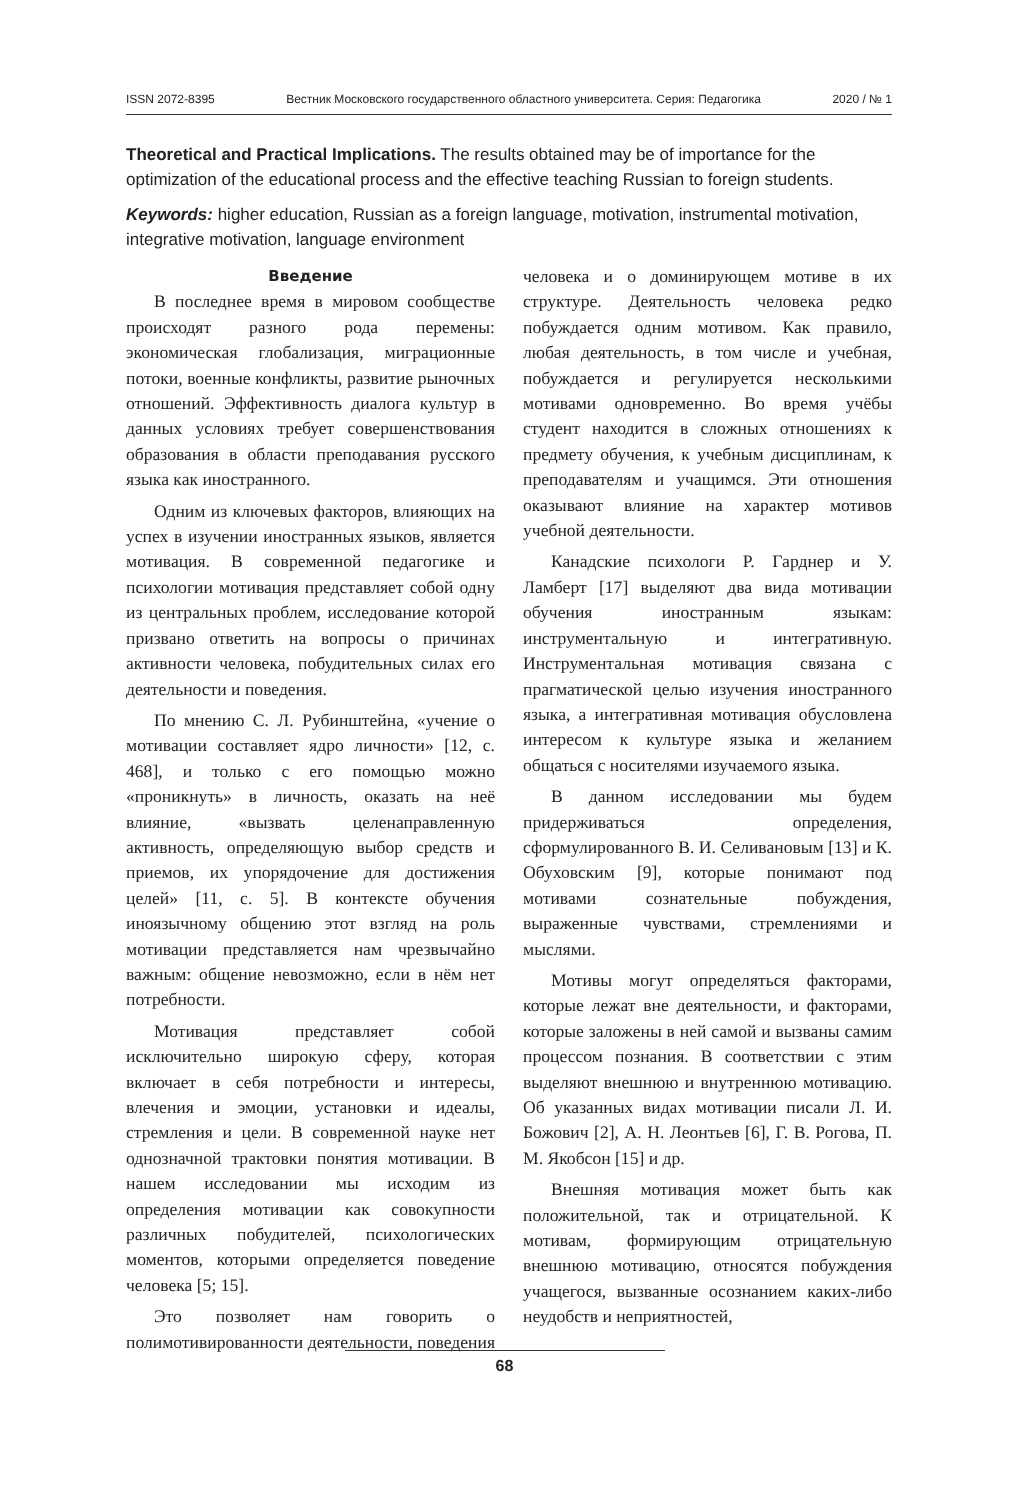ISSN 2072-8395 Вестник Московского государственного областного университета. Серия: Педагогика 2020 / № 1
Theoretical and Practical Implications. The results obtained may be of importance for the optimization of the educational process and the effective teaching Russian to foreign students.
Keywords: higher education, Russian as a foreign language, motivation, instrumental motivation, integrative motivation, language environment
Введение
В последнее время в мировом сообществе происходят разного рода перемены: экономическая глобализация, миграционные потоки, военные конфликты, развитие рыночных отношений. Эффективность диалога культур в данных условиях требует совершенствования образования в области преподавания русского языка как иностранного.
Одним из ключевых факторов, влияющих на успех в изучении иностранных языков, является мотивация. В современной педагогике и психологии мотивация представляет собой одну из центральных проблем, исследование которой призвано ответить на вопросы о причинах активности человека, побудительных силах его деятельности и поведения.
По мнению С. Л. Рубинштейна, «учение о мотивации составляет ядро личности» [12, с. 468], и только с его помощью можно «проникнуть» в личность, оказать на неё влияние, «вызвать целенаправленную активность, определяющую выбор средств и приемов, их упорядочение для достижения целей» [11, с. 5]. В контексте обучения иноязычному общению этот взгляд на роль мотивации представляется нам чрезвычайно важным: общение невозможно, если в нём нет потребности.
Мотивация представляет собой исключительно широкую сферу, которая включает в себя потребности и интересы, влечения и эмоции, установки и идеалы, стремления и цели. В современной науке нет однозначной трактовки понятия мотивации. В нашем исследовании мы исходим из определения мотивации как совокупности различных побудителей, психологических моментов, которыми определяется поведение человека [5; 15].
Это позволяет нам говорить о полимотивированности деятельности, поведения человека и о доминирующем мотиве в их структуре. Деятельность человека редко побуждается одним мотивом. Как правило, любая деятельность, в том числе и учебная, побуждается и регулируется несколькими мотивами одновременно. Во время учёбы студент находится в сложных отношениях к предмету обучения, к учебным дисциплинам, к преподавателям и учащимся. Эти отношения оказывают влияние на характер мотивов учебной деятельности.
Канадские психологи Р. Гарднер и У. Ламберт [17] выделяют два вида мотивации обучения иностранным языкам: инструментальную и интегративную. Инструментальная мотивация связана с прагматической целью изучения иностранного языка, а интегративная мотивация обусловлена интересом к культуре языка и желанием общаться с носителями изучаемого языка.
В данном исследовании мы будем придерживаться определения, сформулированного В. И. Селивановым [13] и К. Обуховским [9], которые понимают под мотивами сознательные побуждения, выраженные чувствами, стремлениями и мыслями.
Мотивы могут определяться факторами, которые лежат вне деятельности, и факторами, которые заложены в ней самой и вызваны самим процессом познания. В соответствии с этим выделяют внешнюю и внутреннюю мотивацию. Об указанных видах мотивации писали Л. И. Божович [2], А. Н. Леонтьев [6], Г. В. Рогова, П. М. Якобсон [15] и др.
Внешняя мотивация может быть как положительной, так и отрицательной. К мотивам, формирующим отрицательную внешнюю мотивацию, относятся побуждения учащегося, вызванные осознанием каких-либо неудобств и неприятностей,
68